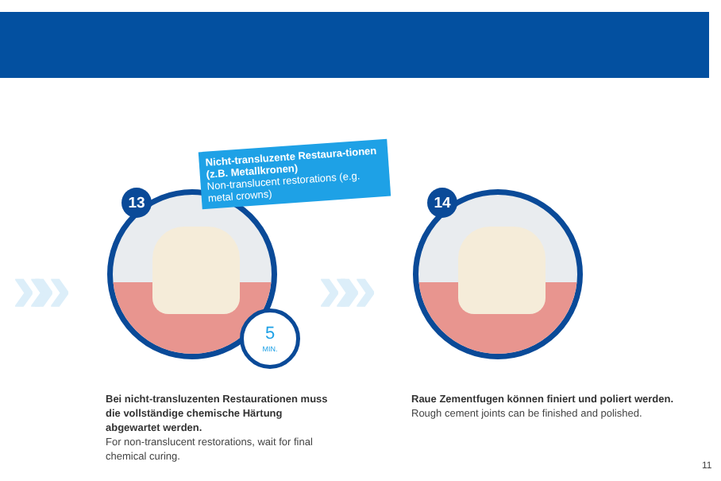»» »»
13
5
MIN.
Nicht-transluzente Restaura-tionen (z.B. Metallkronen)
Non-translucent restorations (e.g. metal crowns)
14
Bei nicht-transluzenten Restaurationen muss die vollständige chemische Härtung abgewartet werden.
For non-translucent restorations, wait for final chemical curing.
Raue Zementfugen können finiert und poliert werden.
Rough cement joints can be finished and polished.
11